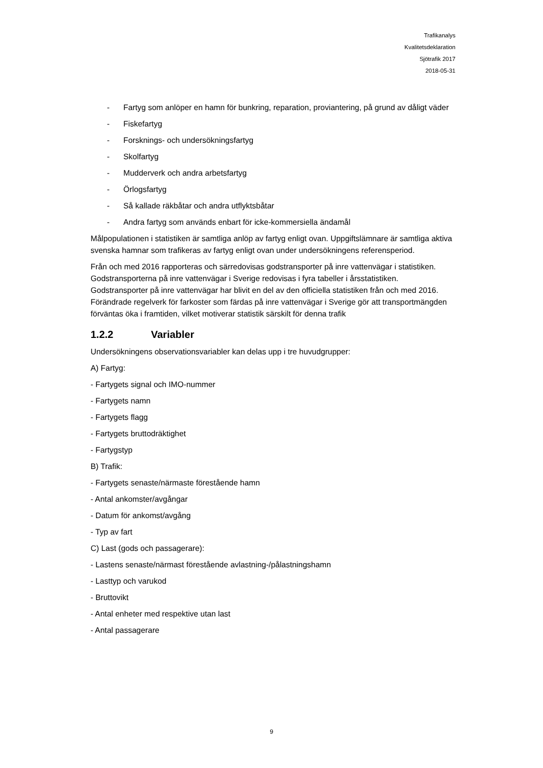Trafikanalys
Kvalitetsdeklaration
Sjötrafik 2017
2018-05-31
- Fartyg som anlöper en hamn för bunkring, reparation, proviantering, på grund av dåligt väder
- Fiskefartyg
- Forsknings- och undersökningsfartyg
- Skolfartyg
- Mudderverk och andra arbetsfartyg
- Örlogsfartyg
- Så kallade räkbåtar och andra utflyktsbåtar
- Andra fartyg som används enbart för icke-kommersiella ändamål
Målpopulationen i statistiken är samtliga anlöp av fartyg enligt ovan. Uppgiftslämnare är samtliga aktiva svenska hamnar som trafikeras av fartyg enligt ovan under undersökningens referensperiod.
Från och med 2016 rapporteras och särredovisas godstransporter på inre vattenvägar i statistiken. Godstransporterna på inre vattenvägar i Sverige redovisas i fyra tabeller i årsstatistiken. Godstransporter på inre vattenvägar har blivit en del av den officiella statistiken från och med 2016. Förändrade regelverk för farkoster som färdas på inre vattenvägar i Sverige gör att transportmängden förväntas öka i framtiden, vilket motiverar statistik särskilt för denna trafik
1.2.2 Variabler
Undersökningens observationsvariabler kan delas upp i tre huvudgrupper:
A) Fartyg:
- Fartygets signal och IMO-nummer
- Fartygets namn
- Fartygets flagg
- Fartygets bruttodräktighet
- Fartygstyp
B) Trafik:
- Fartygets senaste/närmaste förestående hamn
- Antal ankomster/avgångar
- Datum för ankomst/avgång
- Typ av fart
C) Last (gods och passagerare):
- Lastens senaste/närmast förestående avlastning-/pålastningshamn
- Lasttyp och varukod
- Bruttovikt
- Antal enheter med respektive utan last
- Antal passagerare
9